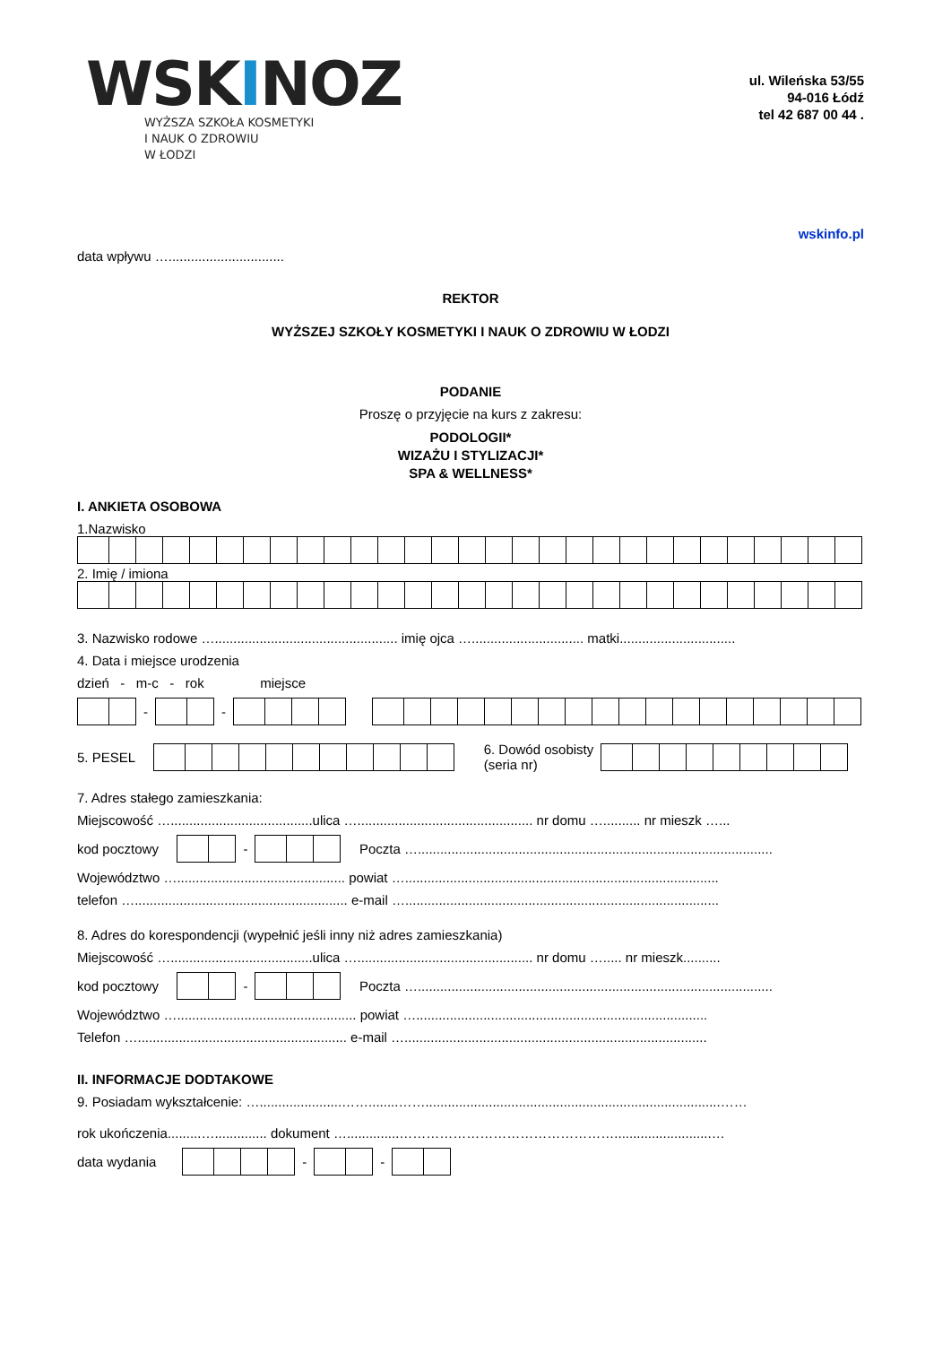WSKINOZ
WYŻSZA SZKOŁA KOSMETYKI
I NAUK O ZDROWIU
W ŁODZI
ul. Wileńska 53/55
94-016 Łódź
tel 42 687 00 44 .
wskinfo.pl
data wpływu …...............................
REKTOR
WYŻSZEJ SZKOŁY KOSMETYKI I NAUK O ZDROWIU W ŁODZI
PODANIE
Proszę o przyjęcie na kurs z zakresu:
PODOLOGII*
WIZAŻU I STYLIZACJI*
SPA & WELLNESS*
I. ANKIETA OSOBOWA
1.Nazwisko
2. Imię / imiona
3. Nazwisko rodowe …................................................. imię ojca ….............................. matki...............................
4. Data i miejsce urodzenia
dzień - m-c - rok miejsce
- -
5. PESEL 6. Dowód osobisty
(seria nr)
7. Adres stałego zamieszkania:
Miejscowość …......................................ulica …............................................... nr domu ….......... nr mieszk …...
kod pocztowy - Poczta …...............................................................................................
Województwo …............................................. powiat …....................................................................................
telefon …......................................................... e-mail …....................................................................................
8. Adres do korespondencji (wypełnić jeśli inny niż adres zamieszkania)
Miejscowość …......................................ulica …............................................... nr domu …..... nr mieszk..........
kod pocztowy - Poczta …...............................................................................................
Województwo …................................................ powiat …..............................................................................
Telefon …........................................................ e-mail ….................................................................................
II. INFORMACJE DODTAKOWE
9. Posiadam wykształcenie: …......................……........……...............................................................................……
rok ukończenia.........….............. dokument …..............…………………………………………..........................…
data wydania - -